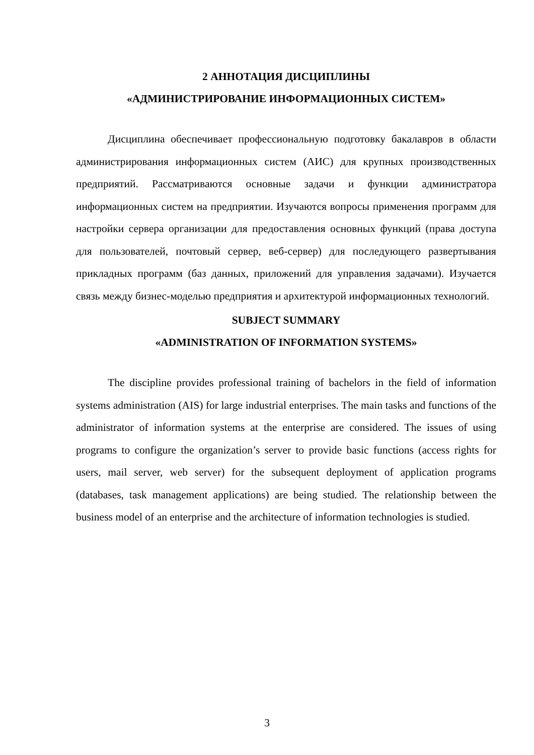2 АННОТАЦИЯ ДИСЦИПЛИНЫ
«АДМИНИСТРИРОВАНИЕ ИНФОРМАЦИОННЫХ СИСТЕМ»
Дисциплина обеспечивает профессиональную подготовку бакалавров в области администрирования информационных систем (АИС) для крупных производственных предприятий. Рассматриваются основные задачи и функции администратора информационных систем на предприятии. Изучаются вопросы применения программ для настройки сервера организации для предоставления основных функций (права доступа для пользователей, почтовый сервер, веб-сервер) для последующего развертывания прикладных программ (баз данных, приложений для управления задачами). Изучается связь между бизнес-моделью предприятия и архитектурой информационных технологий.
SUBJECT SUMMARY
«ADMINISTRATION OF INFORMATION SYSTEMS»
The discipline provides professional training of bachelors in the field of information systems administration (AIS) for large industrial enterprises. The main tasks and functions of the administrator of information systems at the enterprise are considered. The issues of using programs to configure the organization’s server to provide basic functions (access rights for users, mail server, web server) for the subsequent deployment of application programs (databases, task management applications) are being studied. The relationship between the business model of an enterprise and the architecture of information technologies is studied.
3